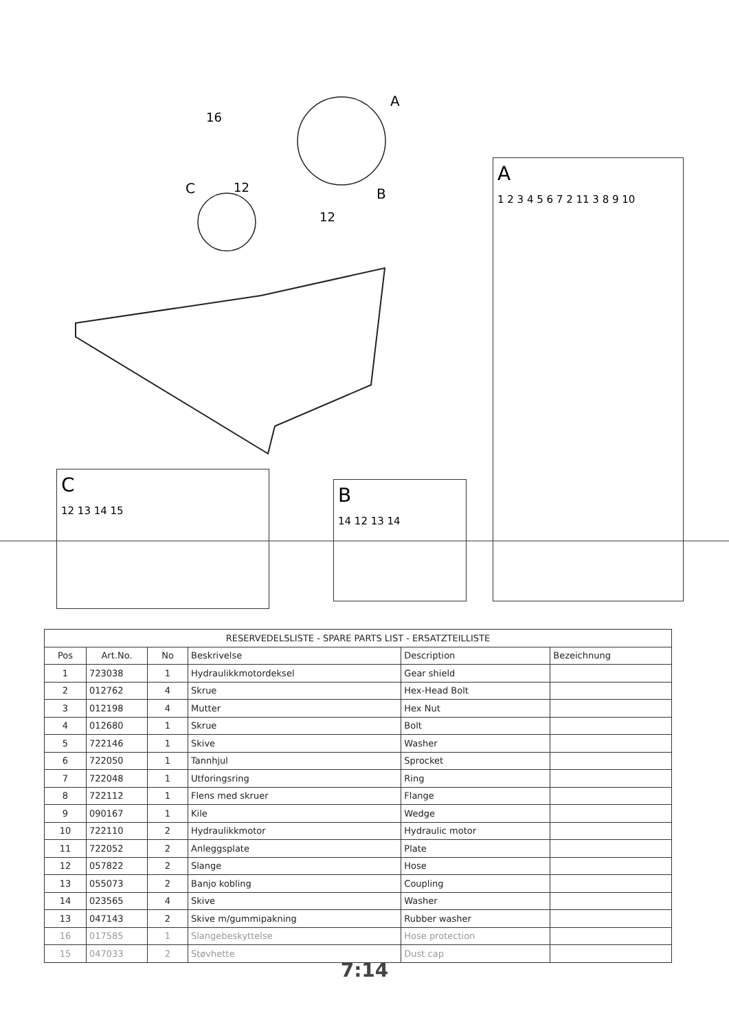A
16
C 12 B
12
A
1 2 3 4 5 6 7 2 11 3 8 9 10
C
12 13 14 15
B
14 12 13 14
| RESERVEDELSLISTE - SPARE PARTS LIST - ERSATZTEILLISTE | | | | | |
| --- | --- | --- | --- | --- | --- |
| Pos | Art.No. | No | Beskrivelse | Description | Bezeichnung |
| 1 | 723038 | 1 | Hydraulikkmotordeksel | Gear shield | |
| 2 | 012762 | 4 | Skrue | Hex-Head Bolt | |
| 3 | 012198 | 4 | Mutter | Hex Nut | |
| 4 | 012680 | 1 | Skrue | Bolt | |
| 5 | 722146 | 1 | Skive | Washer | |
| 6 | 722050 | 1 | Tannhjul | Sprocket | |
| 7 | 722048 | 1 | Utforingsring | Ring | |
| 8 | 722112 | 1 | Flens med skruer | Flange | |
| 9 | 090167 | 1 | Kile | Wedge | |
| 10 | 722110 | 2 | Hydraulikkmotor | Hydraulic motor | |
| 11 | 722052 | 2 | Anleggsplate | Plate | |
| 12 | 057822 | 2 | Slange | Hose | |
| 13 | 055073 | 2 | Banjo kobling | Coupling | |
| 14 | 023565 | 4 | Skive | Washer | |
| 13 | 047143 | 2 | Skive m/gummipakning | Rubber washer | |
| 16 | 017585 | 1 | Slangebeskyttelse | Hose protection | |
| 15 | 047033 | 2 | Støvhette | Dust cap | |
7:14